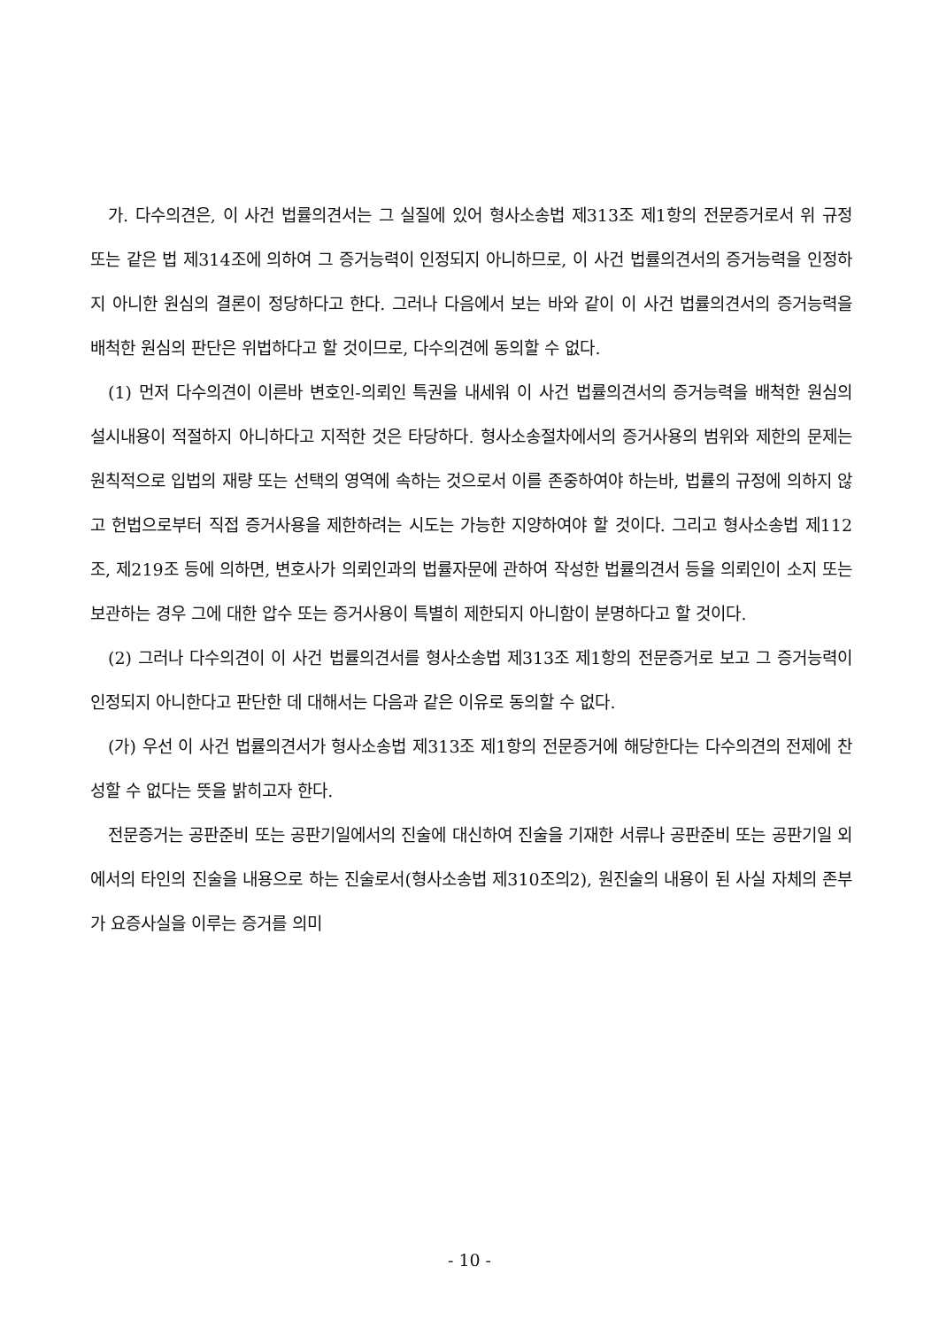가. 다수의견은, 이 사건 법률의견서는 그 실질에 있어 형사소송법 제313조 제1항의 전문증거로서 위 규정 또는 같은 법 제314조에 의하여 그 증거능력이 인정되지 아니하므로, 이 사건 법률의견서의 증거능력을 인정하지 아니한 원심의 결론이 정당하다고 한다. 그러나 다음에서 보는 바와 같이 이 사건 법률의견서의 증거능력을 배척한 원심의 판단은 위법하다고 할 것이므로, 다수의견에 동의할 수 없다.
(1) 먼저 다수의견이 이른바 변호인-의뢰인 특권을 내세워 이 사건 법률의견서의 증거능력을 배척한 원심의 설시내용이 적절하지 아니하다고 지적한 것은 타당하다. 형사소송절차에서의 증거사용의 범위와 제한의 문제는 원칙적으로 입법의 재량 또는 선택의 영역에 속하는 것으로서 이를 존중하여야 하는바, 법률의 규정에 의하지 않고 헌법으로부터 직접 증거사용을 제한하려는 시도는 가능한 지양하여야 할 것이다. 그리고 형사소송법 제112조, 제219조 등에 의하면, 변호사가 의뢰인과의 법률자문에 관하여 작성한 법률의견서 등을 의뢰인이 소지 또는 보관하는 경우 그에 대한 압수 또는 증거사용이 특별히 제한되지 아니함이 분명하다고 할 것이다.
(2) 그러나 다수의견이 이 사건 법률의견서를 형사소송법 제313조 제1항의 전문증거로 보고 그 증거능력이 인정되지 아니한다고 판단한 데 대해서는 다음과 같은 이유로 동의할 수 없다.
(가) 우선 이 사건 법률의견서가 형사소송법 제313조 제1항의 전문증거에 해당한다는 다수의견의 전제에 찬성할 수 없다는 뜻을 밝히고자 한다.
전문증거는 공판준비 또는 공판기일에서의 진술에 대신하여 진술을 기재한 서류나 공판준비 또는 공판기일 외에서의 타인의 진술을 내용으로 하는 진술로서(형사소송법 제310조의2), 원진술의 내용이 된 사실 자체의 존부가 요증사실을 이루는 증거를 의미
- 10 -